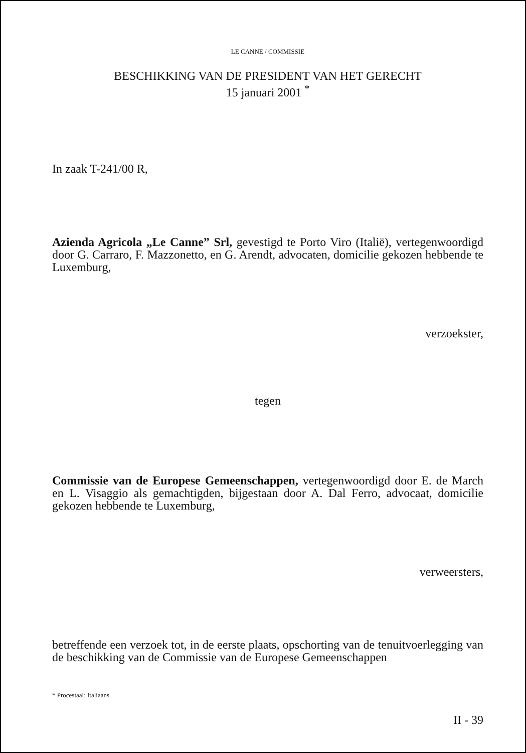LE CANNE / COMMISSIE
BESCHIKKING VAN DE PRESIDENT VAN HET GERECHT
15 januari 2001 <sup>*</sup>
In zaak T-241/00 R,
Azienda Agricola „Le Canne” Srl, gevestigd te Porto Viro (Italië), vertegenwoordigd door G. Carraro, F. Mazzonetto, en G. Arendt, advocaten, domicilie gekozen hebbende te Luxemburg,
verzoekster,
tegen
Commissie van de Europese Gemeenschappen, vertegenwoordigd door E. de March en L. Visaggio als gemachtigden, bijgestaan door A. Dal Ferro, advocaat, domicilie gekozen hebbende te Luxemburg,
verweersters,
betreffende een verzoek tot, in de eerste plaats, opschorting van de tenuitvoerlegging van de beschikking van de Commissie van de Europese Gemeenschappen
* Procestaal: Italiaans.
II - 39